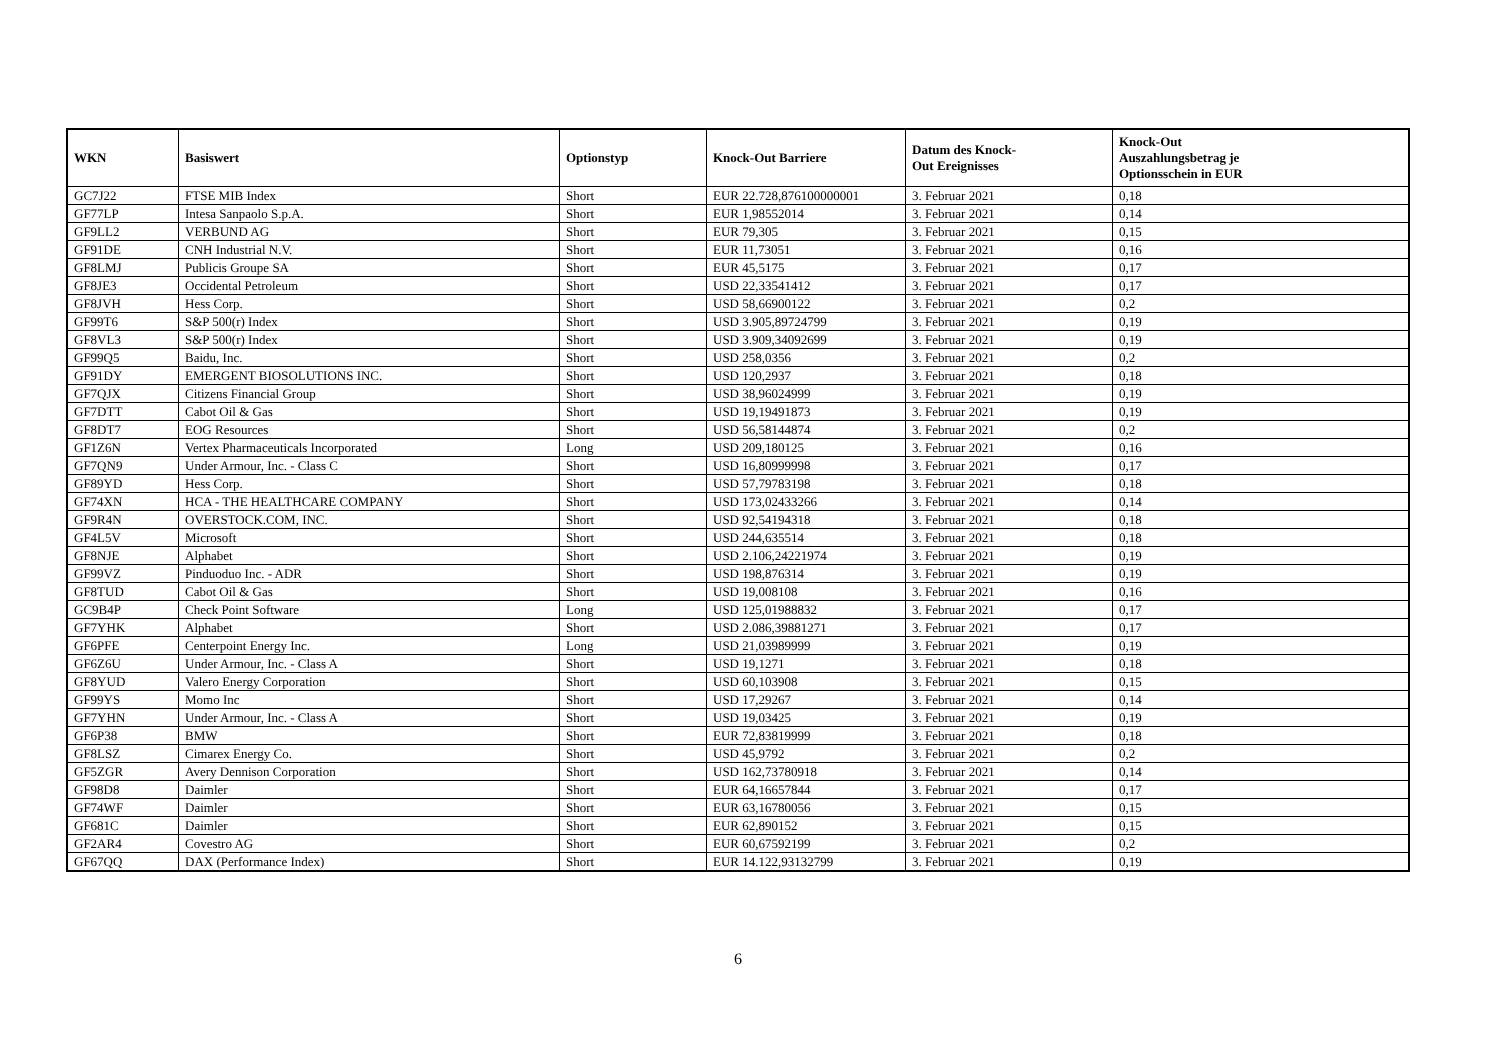| WKN | Basiswert | Optionstyp | Knock-Out Barriere | Datum des Knock- Out Ereignisses | Knock-Out Auszahlungsbetrag je Optionsschein in EUR |
| --- | --- | --- | --- | --- | --- |
| GC7J22 | FTSE MIB Index | Short | EUR 22.728,876100000001 | 3. Februar 2021 | 0,18 |
| GF77LP | Intesa Sanpaolo S.p.A. | Short | EUR 1,98552014 | 3. Februar 2021 | 0,14 |
| GF9LL2 | VERBUND AG | Short | EUR 79,305 | 3. Februar 2021 | 0,15 |
| GF91DE | CNH Industrial N.V. | Short | EUR 11,73051 | 3. Februar 2021 | 0,16 |
| GF8LMJ | Publicis Groupe SA | Short | EUR 45,5175 | 3. Februar 2021 | 0,17 |
| GF8JE3 | Occidental Petroleum | Short | USD 22,33541412 | 3. Februar 2021 | 0,17 |
| GF8JVH | Hess Corp. | Short | USD 58,66900122 | 3. Februar 2021 | 0,2 |
| GF99T6 | S&P 500(r) Index | Short | USD 3.905,89724799 | 3. Februar 2021 | 0,19 |
| GF8VL3 | S&P 500(r) Index | Short | USD 3.909,34092699 | 3. Februar 2021 | 0,19 |
| GF99Q5 | Baidu, Inc. | Short | USD 258,0356 | 3. Februar 2021 | 0,2 |
| GF91DY | EMERGENT BIOSOLUTIONS INC. | Short | USD 120,2937 | 3. Februar 2021 | 0,18 |
| GF7QJX | Citizens Financial Group | Short | USD 38,96024999 | 3. Februar 2021 | 0,19 |
| GF7DTT | Cabot Oil & Gas | Short | USD 19,19491873 | 3. Februar 2021 | 0,19 |
| GF8DT7 | EOG Resources | Short | USD 56,58144874 | 3. Februar 2021 | 0,2 |
| GF1Z6N | Vertex Pharmaceuticals Incorporated | Long | USD 209,180125 | 3. Februar 2021 | 0,16 |
| GF7QN9 | Under Armour, Inc. - Class C | Short | USD 16,80999998 | 3. Februar 2021 | 0,17 |
| GF89YD | Hess Corp. | Short | USD 57,79783198 | 3. Februar 2021 | 0,18 |
| GF74XN | HCA - THE HEALTHCARE COMPANY | Short | USD 173,02433266 | 3. Februar 2021 | 0,14 |
| GF9R4N | OVERSTOCK.COM, INC. | Short | USD 92,54194318 | 3. Februar 2021 | 0,18 |
| GF4L5V | Microsoft | Short | USD 244,635514 | 3. Februar 2021 | 0,18 |
| GF8NJE | Alphabet | Short | USD 2.106,24221974 | 3. Februar 2021 | 0,19 |
| GF99VZ | Pinduoduo Inc. - ADR | Short | USD 198,876314 | 3. Februar 2021 | 0,19 |
| GF8TUD | Cabot Oil & Gas | Short | USD 19,008108 | 3. Februar 2021 | 0,16 |
| GC9B4P | Check Point Software | Long | USD 125,01988832 | 3. Februar 2021 | 0,17 |
| GF7YHK | Alphabet | Short | USD 2.086,39881271 | 3. Februar 2021 | 0,17 |
| GF6PFE | Centerpoint Energy Inc. | Long | USD 21,03989999 | 3. Februar 2021 | 0,19 |
| GF6Z6U | Under Armour, Inc. - Class A | Short | USD 19,1271 | 3. Februar 2021 | 0,18 |
| GF8YUD | Valero Energy Corporation | Short | USD 60,103908 | 3. Februar 2021 | 0,15 |
| GF99YS | Momo Inc | Short | USD 17,29267 | 3. Februar 2021 | 0,14 |
| GF7YHN | Under Armour, Inc. - Class A | Short | USD 19,03425 | 3. Februar 2021 | 0,19 |
| GF6P38 | BMW | Short | EUR 72,83819999 | 3. Februar 2021 | 0,18 |
| GF8LSZ | Cimarex Energy Co. | Short | USD 45,9792 | 3. Februar 2021 | 0,2 |
| GF5ZGR | Avery Dennison Corporation | Short | USD 162,73780918 | 3. Februar 2021 | 0,14 |
| GF98D8 | Daimler | Short | EUR 64,16657844 | 3. Februar 2021 | 0,17 |
| GF74WF | Daimler | Short | EUR 63,16780056 | 3. Februar 2021 | 0,15 |
| GF681C | Daimler | Short | EUR 62,890152 | 3. Februar 2021 | 0,15 |
| GF2AR4 | Covestro AG | Short | EUR 60,67592199 | 3. Februar 2021 | 0,2 |
| GF67QQ | DAX (Performance Index) | Short | EUR 14.122,93132799 | 3. Februar 2021 | 0,19 |
6